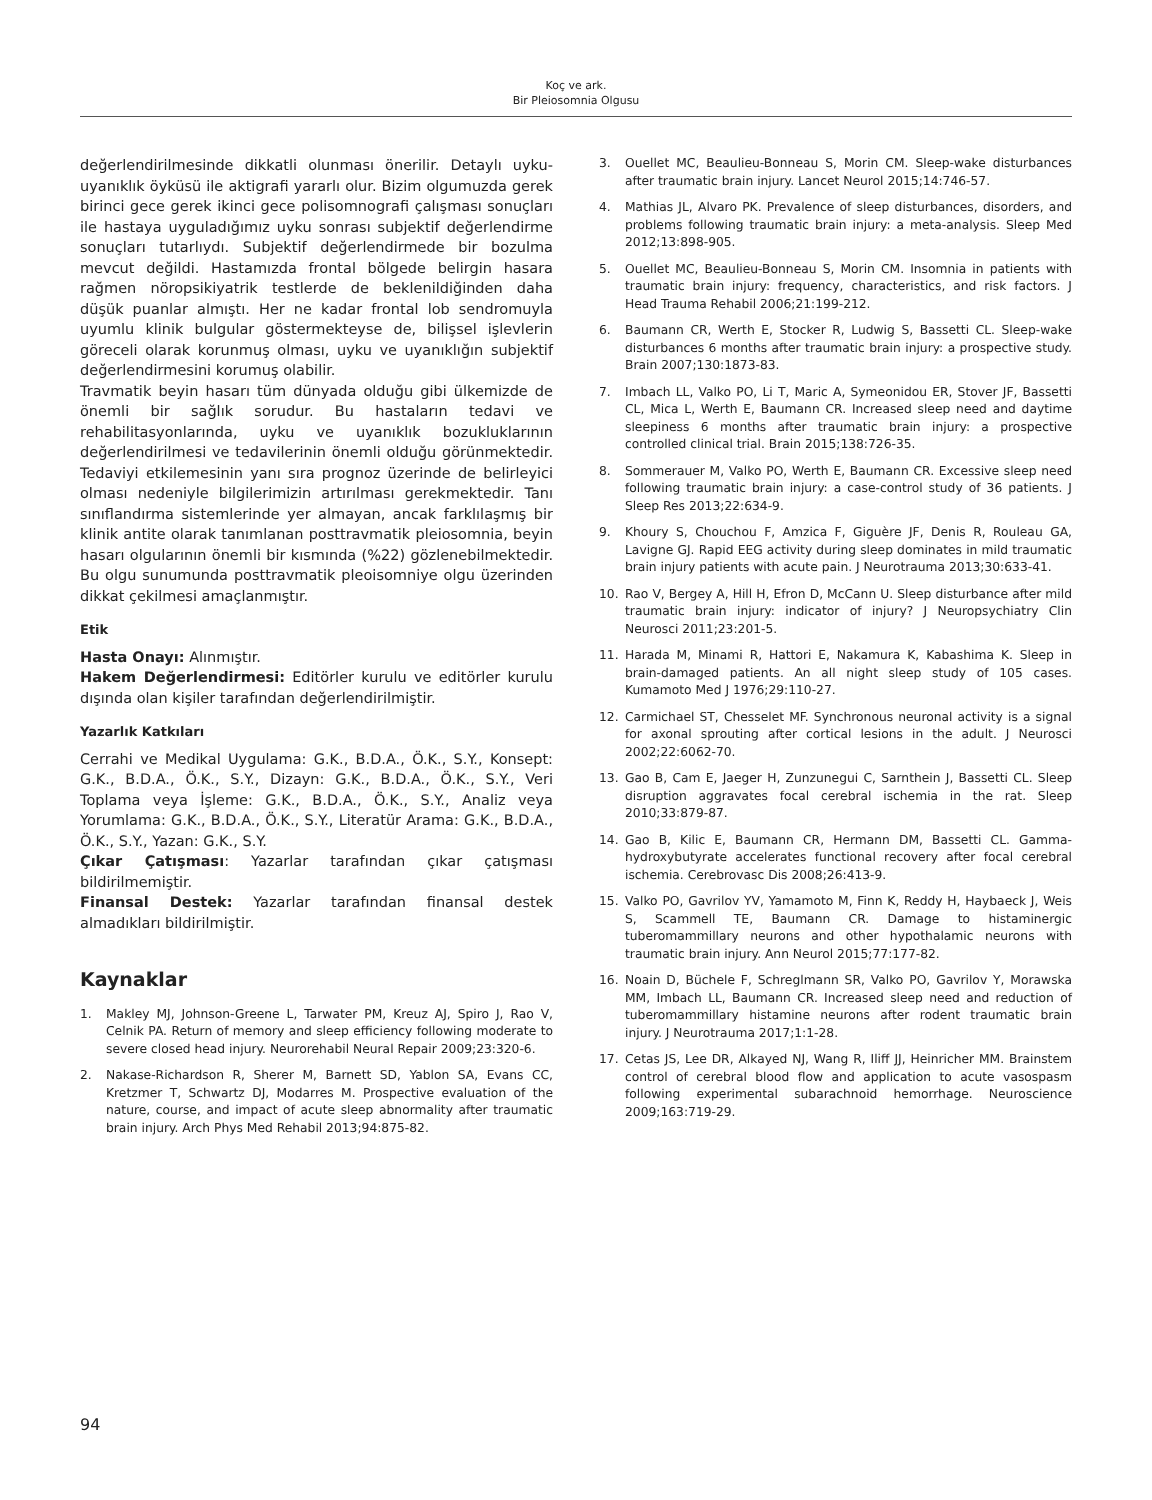Koç ve ark.
Bir Pleiosomnia Olgusu
değerlendirilmesinde dikkatli olunması önerilir. Detaylı uyku-uyanıklık öyküsü ile aktigrafi yararlı olur. Bizim olgumuzda gerek birinci gece gerek ikinci gece polisomnografi çalışması sonuçları ile hastaya uyguladığımız uyku sonrası subjektif değerlendirme sonuçları tutarlıydı. Subjektif değerlendirmede bir bozulma mevcut değildi. Hastamızda frontal bölgede belirgin hasara rağmen nöropsikiyatrik testlerde de beklenildiğinden daha düşük puanlar almıştı. Her ne kadar frontal lob sendromuyla uyumlu klinik bulgular göstermekteyse de, bilişsel işlevlerin göreceli olarak korunmuş olması, uyku ve uyanıklığın subjektif değerlendirmesini korumuş olabilir.
Travmatik beyin hasarı tüm dünyada olduğu gibi ülkemizde de önemli bir sağlık sorudur. Bu hastaların tedavi ve rehabilitasyonlarında, uyku ve uyanıklık bozukluklarının değerlendirilmesi ve tedavilerinin önemli olduğu görünmektedir. Tedaviyi etkilemesinin yanı sıra prognoz üzerinde de belirleyici olması nedeniyle bilgilerimizin artırılması gerekmektedir. Tanı sınıflandırma sistemlerinde yer almayan, ancak farklılaşmış bir klinik antite olarak tanımlanan posttravmatik pleiosomnia, beyin hasarı olgularının önemli bir kısmında (%22) gözlenebilmektedir. Bu olgu sunumunda posttravmatik pleoisomniye olgu üzerinden dikkat çekilmesi amaçlanmıştır.
Etik
Hasta Onayı: Alınmıştır.
Hakem Değerlendirmesi: Editörler kurulu ve editörler kurulu dışında olan kişiler tarafından değerlendirilmiştir.
Yazarlık Katkıları
Cerrahi ve Medikal Uygulama: G.K., B.D.A., Ö.K., S.Y., Konsept: G.K., B.D.A., Ö.K., S.Y., Dizayn: G.K., B.D.A., Ö.K., S.Y., Veri Toplama veya İşleme: G.K., B.D.A., Ö.K., S.Y., Analiz veya Yorumlama: G.K., B.D.A., Ö.K., S.Y., Literatür Arama: G.K., B.D.A., Ö.K., S.Y., Yazan: G.K., S.Y.
Çıkar Çatışması: Yazarlar tarafından çıkar çatışması bildirilmemiştir.
Finansal Destek: Yazarlar tarafından finansal destek almadıkları bildirilmiştir.
Kaynaklar
1. Makley MJ, Johnson-Greene L, Tarwater PM, Kreuz AJ, Spiro J, Rao V, Celnik PA. Return of memory and sleep efficiency following moderate to severe closed head injury. Neurorehabil Neural Repair 2009;23:320-6.
2. Nakase-Richardson R, Sherer M, Barnett SD, Yablon SA, Evans CC, Kretzmer T, Schwartz DJ, Modarres M. Prospective evaluation of the nature, course, and impact of acute sleep abnormality after traumatic brain injury. Arch Phys Med Rehabil 2013;94:875-82.
3. Ouellet MC, Beaulieu-Bonneau S, Morin CM. Sleep-wake disturbances after traumatic brain injury. Lancet Neurol 2015;14:746-57.
4. Mathias JL, Alvaro PK. Prevalence of sleep disturbances, disorders, and problems following traumatic brain injury: a meta-analysis. Sleep Med 2012;13:898-905.
5. Ouellet MC, Beaulieu-Bonneau S, Morin CM. Insomnia in patients with traumatic brain injury: frequency, characteristics, and risk factors. J Head Trauma Rehabil 2006;21:199-212.
6. Baumann CR, Werth E, Stocker R, Ludwig S, Bassetti CL. Sleep-wake disturbances 6 months after traumatic brain injury: a prospective study. Brain 2007;130:1873-83.
7. Imbach LL, Valko PO, Li T, Maric A, Symeonidou ER, Stover JF, Bassetti CL, Mica L, Werth E, Baumann CR. Increased sleep need and daytime sleepiness 6 months after traumatic brain injury: a prospective controlled clinical trial. Brain 2015;138:726-35.
8. Sommerauer M, Valko PO, Werth E, Baumann CR. Excessive sleep need following traumatic brain injury: a case-control study of 36 patients. J Sleep Res 2013;22:634-9.
9. Khoury S, Chouchou F, Amzica F, Giguère JF, Denis R, Rouleau GA, Lavigne GJ. Rapid EEG activity during sleep dominates in mild traumatic brain injury patients with acute pain. J Neurotrauma 2013;30:633-41.
10. Rao V, Bergey A, Hill H, Efron D, McCann U. Sleep disturbance after mild traumatic brain injury: indicator of injury? J Neuropsychiatry Clin Neurosci 2011;23:201-5.
11. Harada M, Minami R, Hattori E, Nakamura K, Kabashima K. Sleep in brain-damaged patients. An all night sleep study of 105 cases. Kumamoto Med J 1976;29:110-27.
12. Carmichael ST, Chesselet MF. Synchronous neuronal activity is a signal for axonal sprouting after cortical lesions in the adult. J Neurosci 2002;22:6062-70.
13. Gao B, Cam E, Jaeger H, Zunzunegui C, Sarnthein J, Bassetti CL. Sleep disruption aggravates focal cerebral ischemia in the rat. Sleep 2010;33:879-87.
14. Gao B, Kilic E, Baumann CR, Hermann DM, Bassetti CL. Gamma-hydroxybutyrate accelerates functional recovery after focal cerebral ischemia. Cerebrovasc Dis 2008;26:413-9.
15. Valko PO, Gavrilov YV, Yamamoto M, Finn K, Reddy H, Haybaeck J, Weis S, Scammell TE, Baumann CR. Damage to histaminergic tuberomammillary neurons and other hypothalamic neurons with traumatic brain injury. Ann Neurol 2015;77:177-82.
16. Noain D, Büchele F, Schreglmann SR, Valko PO, Gavrilov Y, Morawska MM, Imbach LL, Baumann CR. Increased sleep need and reduction of tuberomammillary histamine neurons after rodent traumatic brain injury. J Neurotrauma 2017;1:1-28.
17. Cetas JS, Lee DR, Alkayed NJ, Wang R, Iliff JJ, Heinricher MM. Brainstem control of cerebral blood flow and application to acute vasospasm following experimental subarachnoid hemorrhage. Neuroscience 2009;163:719-29.
94